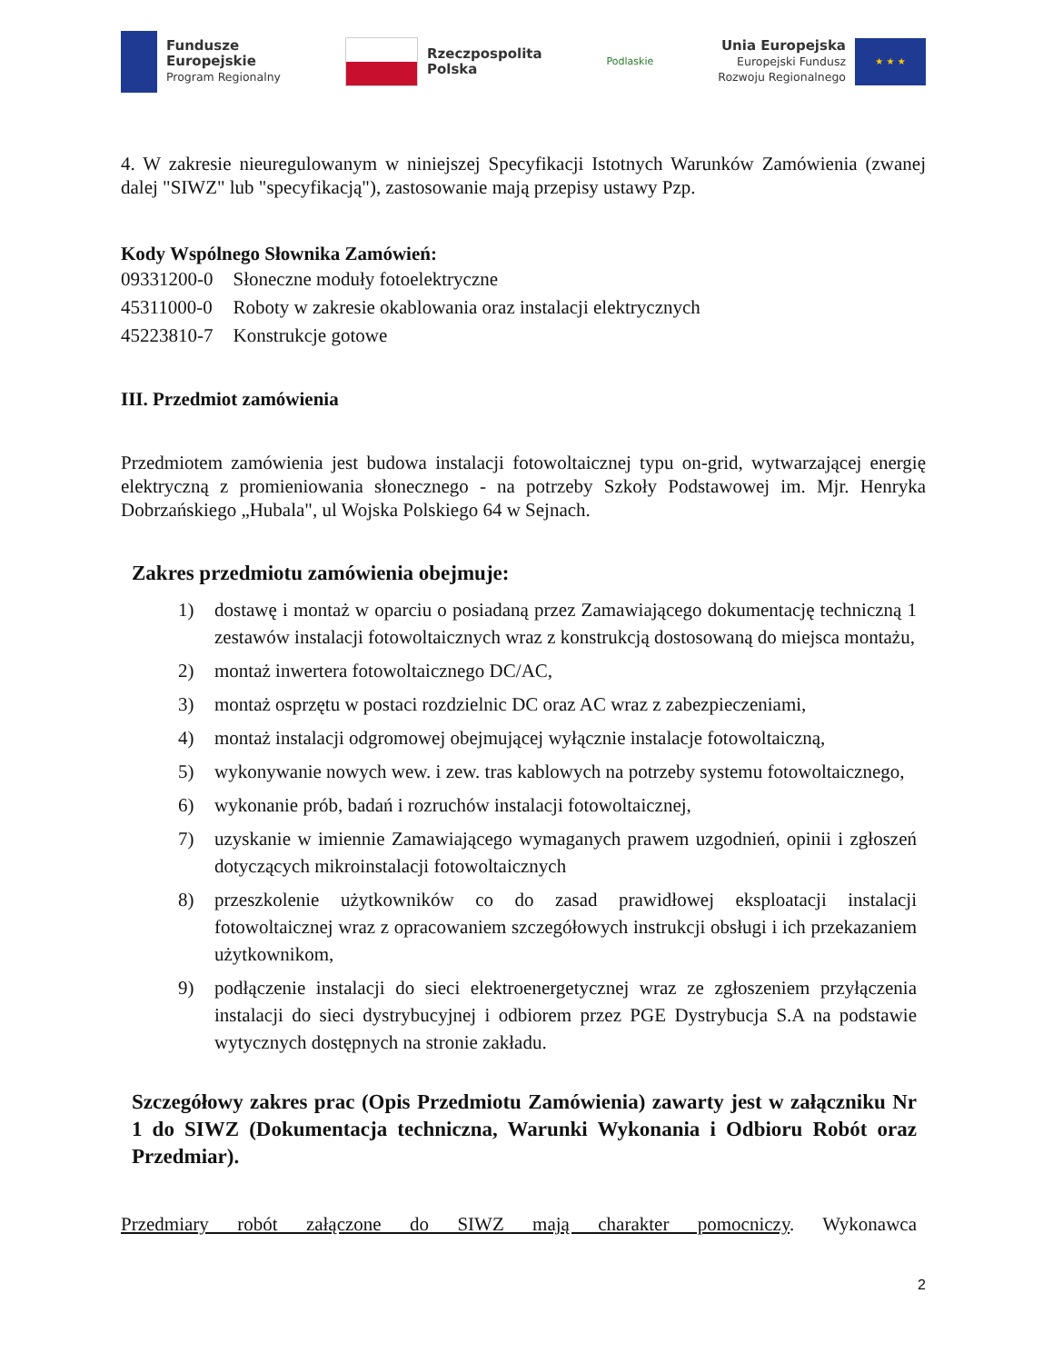Fundusze
Europejskie
Program Regionalny
Rzeczpospolita
Polska
Podlaskie
Unia Europejska
Europejski Fundusz
Rozwoju Regionalnego
★ ★ ★
4. W zakresie nieuregulowanym w niniejszej Specyfikacji Istotnych Warunków Zamówienia (zwanej dalej "SIWZ" lub "specyfikacją"), zastosowanie mają przepisy ustawy Pzp.
Kody Wspólnego Słownika Zamówień:
| 09331200-0 | Słoneczne moduły fotoelektryczne |
| 45311000-0 | Roboty w zakresie okablowania oraz instalacji elektrycznych |
| 45223810-7 | Konstrukcje gotowe |
III. Przedmiot zamówienia
Przedmiotem zamówienia jest budowa instalacji fotowoltaicznej typu on-grid, wytwarzającej energię elektryczną z promieniowania słonecznego - na potrzeby Szkoły Podstawowej im. Mjr. Henryka Dobrzańskiego „Hubala", ul Wojska Polskiego 64 w Sejnach.
Zakres przedmiotu zamówienia obejmuje:
1) dostawę i montaż w oparciu o posiadaną przez Zamawiającego dokumentację techniczną 1 zestawów instalacji fotowoltaicznych wraz z konstrukcją dostosowaną do miejsca montażu,
2) montaż inwertera fotowoltaicznego DC/AC,
3) montaż osprzętu w postaci rozdzielnic DC oraz AC wraz z zabezpieczeniami,
4) montaż instalacji odgromowej obejmującej wyłącznie instalacje fotowoltaiczną,
5) wykonywanie nowych wew. i zew. tras kablowych na potrzeby systemu fotowoltaicznego,
6) wykonanie prób, badań i rozruchów instalacji fotowoltaicznej,
7) uzyskanie w imiennie Zamawiającego wymaganych prawem uzgodnień, opinii i zgłoszeń dotyczących mikroinstalacji fotowoltaicznych
8) przeszkolenie użytkowników co do zasad prawidłowej eksploatacji instalacji fotowoltaicznej wraz z opracowaniem szczegółowych instrukcji obsługi i ich przekazaniem użytkownikom,
9) podłączenie instalacji do sieci elektroenergetycznej wraz ze zgłoszeniem przyłączenia instalacji do sieci dystrybucyjnej i odbiorem przez PGE Dystrybucja S.A na podstawie wytycznych dostępnych na stronie zakładu.
Szczegółowy zakres prac (Opis Przedmiotu Zamówienia) zawarty jest w załączniku Nr 1 do SIWZ (Dokumentacja techniczna, Warunki Wykonania i Odbioru Robót oraz Przedmiar).
Przedmiary robót załączone do SIWZ mają charakter pomocniczy. Wykonawca
2